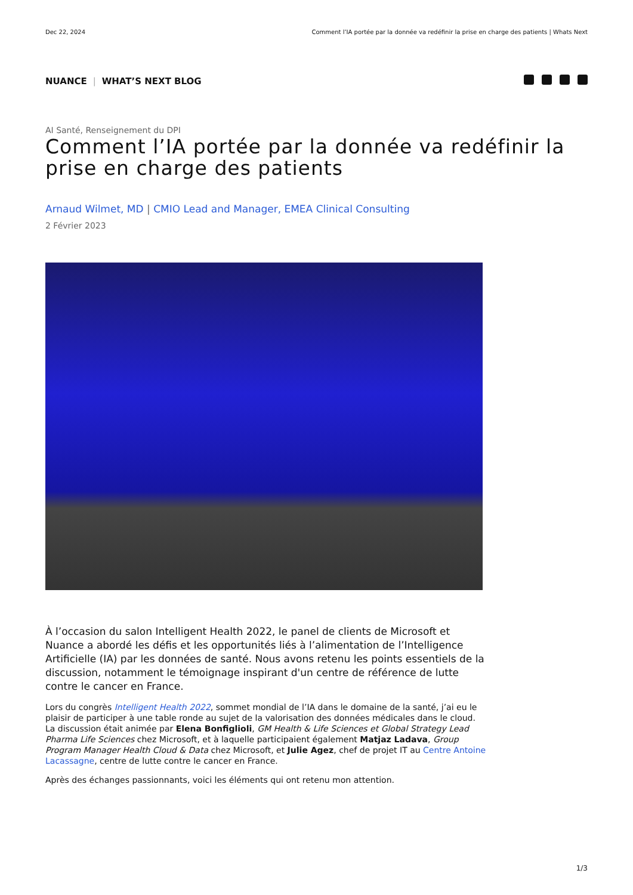Dec 22, 2024 Comment l’IA portée par la donnée va redéfinir la prise en charge des patients | Whats Next
NUANCE | WHAT’S NEXT BLOG
AI Santé, Renseignement du DPI
Comment l’IA portée par la donnée va redéfinir la prise en charge des patients
Arnaud Wilmet, MD | CMIO Lead and Manager, EMEA Clinical Consulting
2 Février 2023
À l’occasion du salon Intelligent Health 2022, le panel de clients de Microsoft et Nuance a abordé les défis et les opportunités liés à l’alimentation de l’Intelligence Artificielle (IA) par les données de santé. Nous avons retenu les points essentiels de la discussion, notamment le témoignage inspirant d'un centre de référence de lutte contre le cancer en France.
Lors du congrès Intelligent Health 2022, sommet mondial de l’IA dans le domaine de la santé, j’ai eu le plaisir de participer à une table ronde au sujet de la valorisation des données médicales dans le cloud. La discussion était animée par Elena Bonfiglioli, GM Health & Life Sciences et Global Strategy Lead Pharma Life Sciences chez Microsoft, et à laquelle participaient également Matjaz Ladava, Group Program Manager Health Cloud & Data chez Microsoft, et Julie Agez, chef de projet IT au Centre Antoine Lacassagne, centre de lutte contre le cancer en France.
Après des échanges passionnants, voici les éléments qui ont retenu mon attention.
1/3